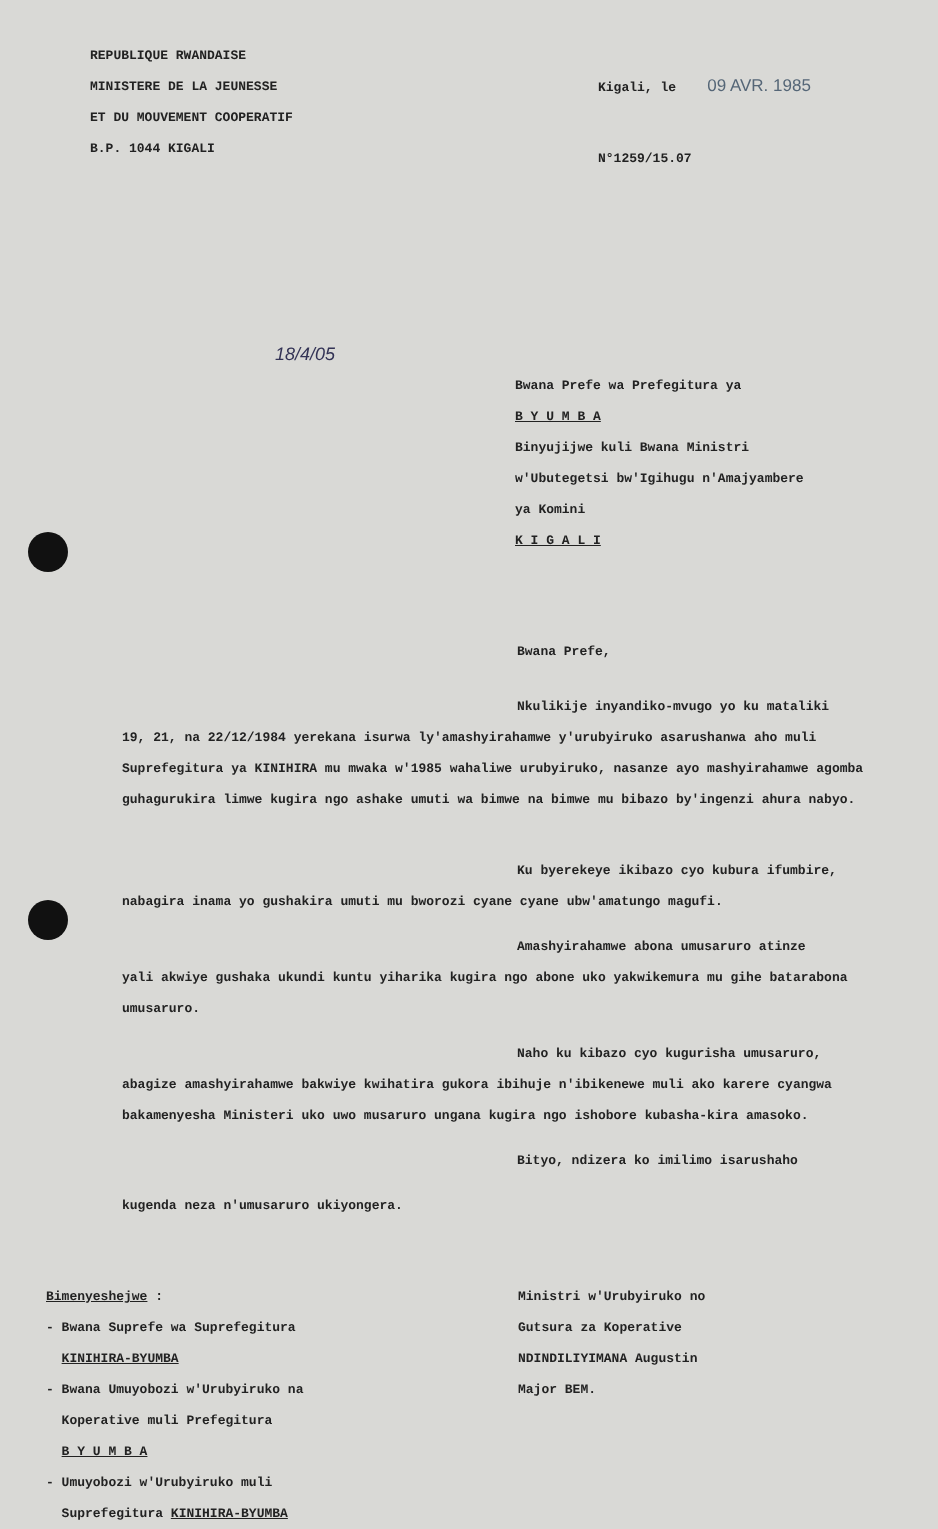REPUBLIQUE RWANDAISE
MINISTERE DE LA JEUNESSE
ET DU MOUVEMENT COOPERATIF
B.P. 1044 KIGALI
Kigali, le 09 AVR. 1985
N°1259/15.07
18/4/05
Bwana Prefe wa Prefegitura ya
B Y U M B A
Binyujijwe kuli Bwana Ministri
w'Ubutegetsi bw'Igihugu n'Amajyambere
ya Komini
K I G A L I
Bwana Prefe,
Nkulikije inyandiko-mvugo yo ku mataliki
19, 21, na 22/12/1984 yerekana isurwa ly'amashyirahamwe y'urubyiruko asarushanwa aho muli Suprefegitura ya KINIHIRA mu mwaka w'1985 wahaliwe urubyiruko, nasanze ayo mashyirahamwe agomba guhagurukira limwe kugira ngo ashake umuti wa bimwe na bimwe mu bibazo by'ingenzi ahura nabyo.
Ku byerekeye ikibazo cyo kubura ifumbire,
nabagira inama yo gushakira umuti mu bworozi cyane cyane ubw'amatungo magufi.
Amashyirahamwe abona umusaruro atinze
yali akwiye gushaka ukundi kuntu yiharika kugira ngo abone uko yakwikemura mu gihe batarabona umusaruro.
Naho ku kibazo cyo kugurisha umusaruro,
abagize amashyirahamwe bakwiye kwihatira gukora ibihuje n'ibikenewe muli ako karere cyangwa bakamenyesha Ministeri uko uwo musaruro ungana kugira ngo ishobore kubasha-kira amasoko.
Bityo, ndizera ko imilimo isarushaho
kugenda neza n'umusaruro ukiyongera.
Bimenyeshejwe :
- Bwana Suprefe wa Suprefegitura
KINIHIRA-BYUMBA
- Bwana Umuyobozi w'Urubyiruko na
Koperative muli Prefegitura
B Y U M B A
- Umuyobozi w'Urubyiruko muli
Suprefegitura KINIHIRA-BYUMBA
Ministri w'Urubyiruko no
Gutsura za Koperative
NDINDILIYIMANA Augustin
Major BEM.